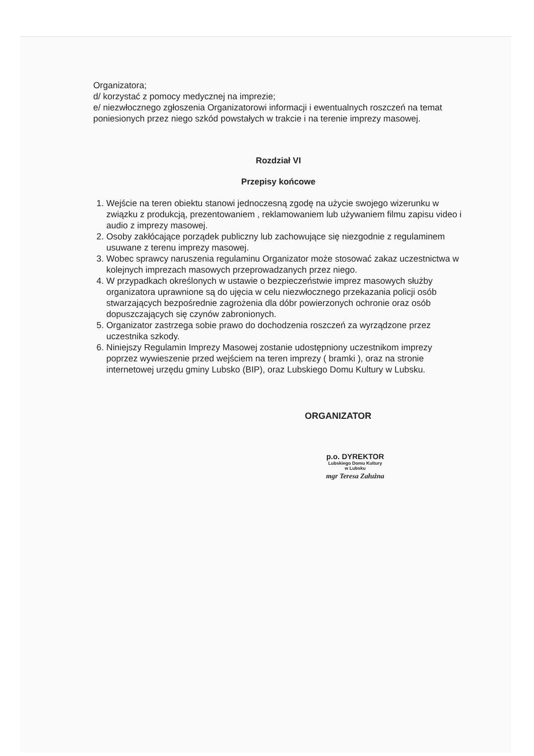Organizatora;
d/ korzystać z pomocy medycznej na imprezie;
e/ niezwłocznego zgłoszenia Organizatorowi informacji i ewentualnych roszczeń na temat poniesionych przez niego szkód powstałych w trakcie i na terenie imprezy masowej.
Rozdział VI
Przepisy końcowe
1. Wejście na teren obiektu stanowi jednoczesną zgodę na użycie swojego wizerunku w związku z produkcją, prezentowaniem , reklamowaniem lub używaniem filmu zapisu video i audio z imprezy masowej.
2. Osoby zakłócające porządek publiczny lub zachowujące się niezgodnie z regulaminem usuwane z terenu imprezy masowej.
3. Wobec sprawcy naruszenia regulaminu Organizator może stosować zakaz uczestnictwa w kolejnych imprezach masowych przeprowadzanych przez niego.
4. W przypadkach określonych w ustawie o bezpieczeństwie imprez masowych służby organizatora uprawnione są do ujęcia w celu niezwłocznego przekazania policji osób stwarzających bezpośrednie zagrożenia dla dóbr powierzonych ochronie oraz osób dopuszczających się czynów zabronionych.
5. Organizator zastrzega sobie prawo do dochodzenia roszczeń za wyrządzone przez uczestnika szkody.
6. Niniejszy Regulamin Imprezy Masowej zostanie udostępniony uczestnikom imprezy poprzez wywieszenie przed wejściem na teren imprezy ( bramki ), oraz na stronie internetowej urzędu gminy Lubsko (BIP), oraz Lubskiego Domu Kultury w Lubsku.
ORGANIZATOR
p.o. DYREKTOR
Lubskiego Domu Kultury
w Lubsku
mgr Teresa Załużna